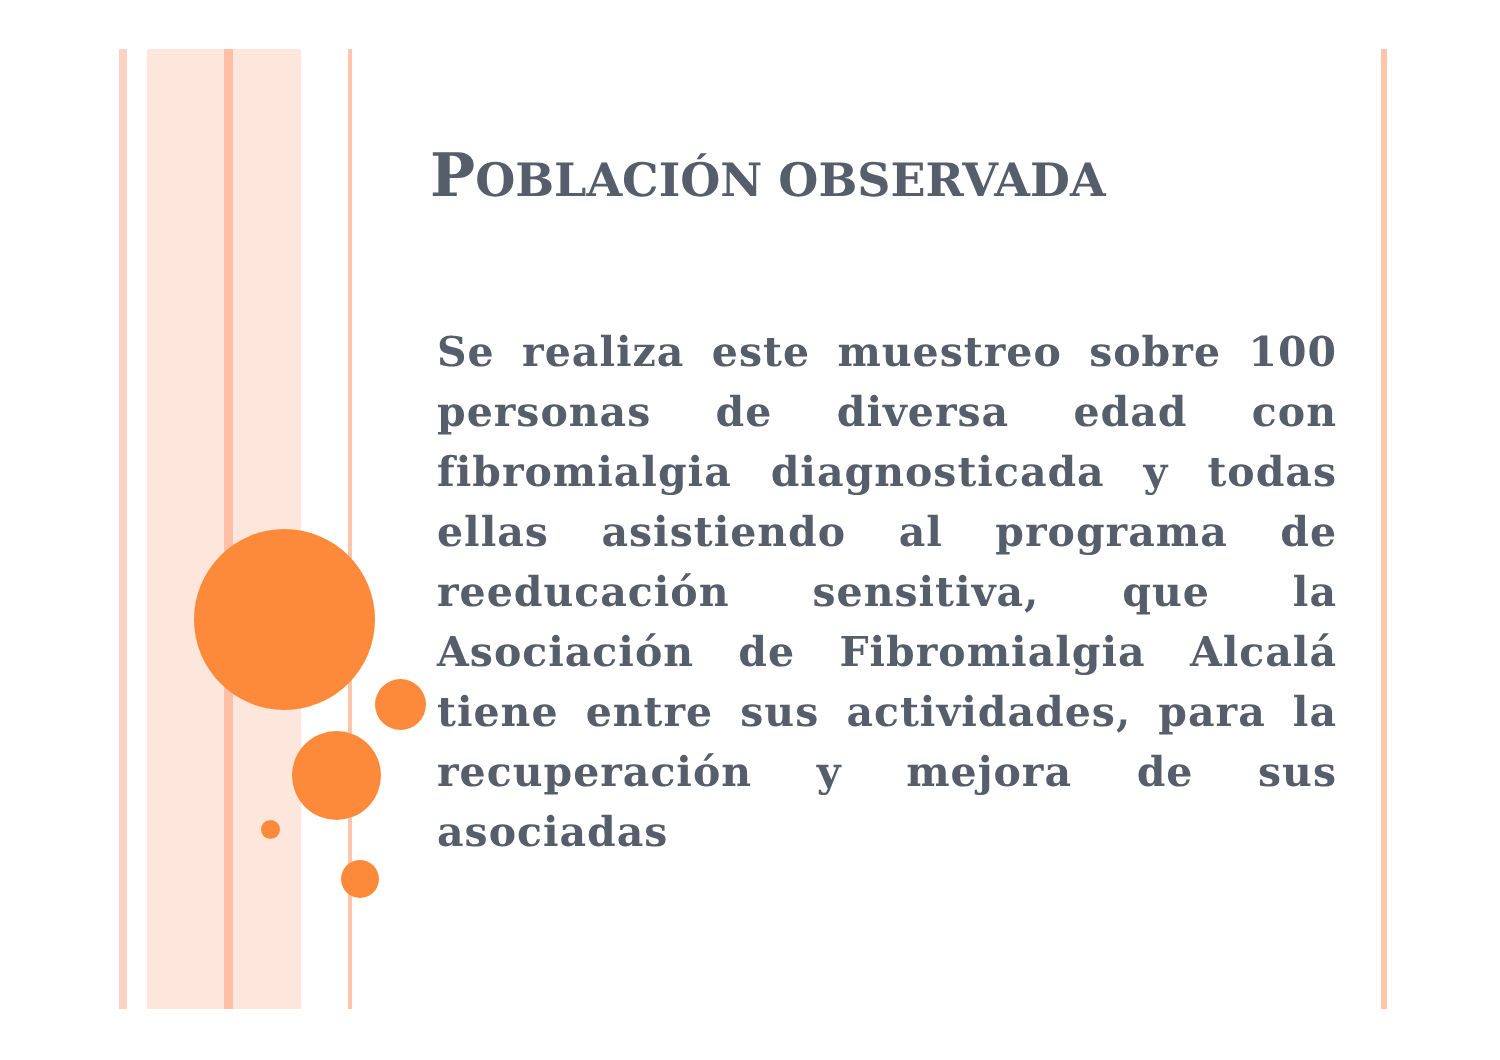POBLACIÓN OBSERVADA
Se realiza este muestreo sobre 100 personas de diversa edad con fibromialgia diagnosticada y todas ellas asistiendo al programa de reeducación sensitiva, que la Asociación de Fibromialgia Alcalá tiene entre sus actividades, para la recuperación y mejora de sus asociadas